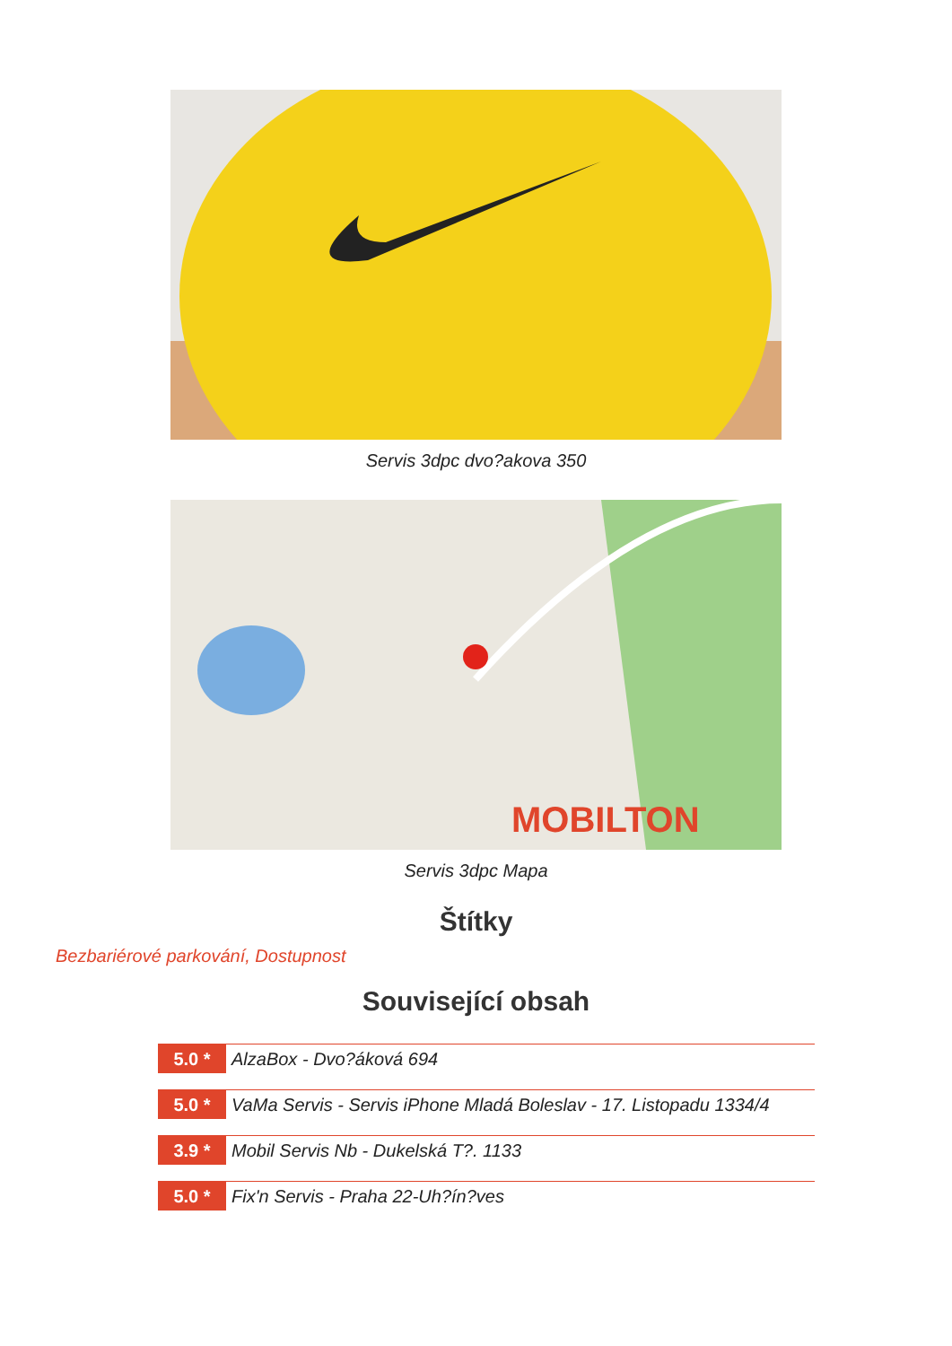Servis 3dpc dvo?akova 350
MOBILTON
Servis 3dpc Mapa
Štítky
Bezbariérové parkování, Dostupnost
Související obsah
5.0 * AlzaBox - Dvo?áková 694
5.0 * VaMa Servis - Servis iPhone Mladá Boleslav - 17. Listopadu 1334/4
3.9 * Mobil Servis Nb - Dukelská T?. 1133
5.0 * Fix'n Servis - Praha 22-Uh?ín?ves